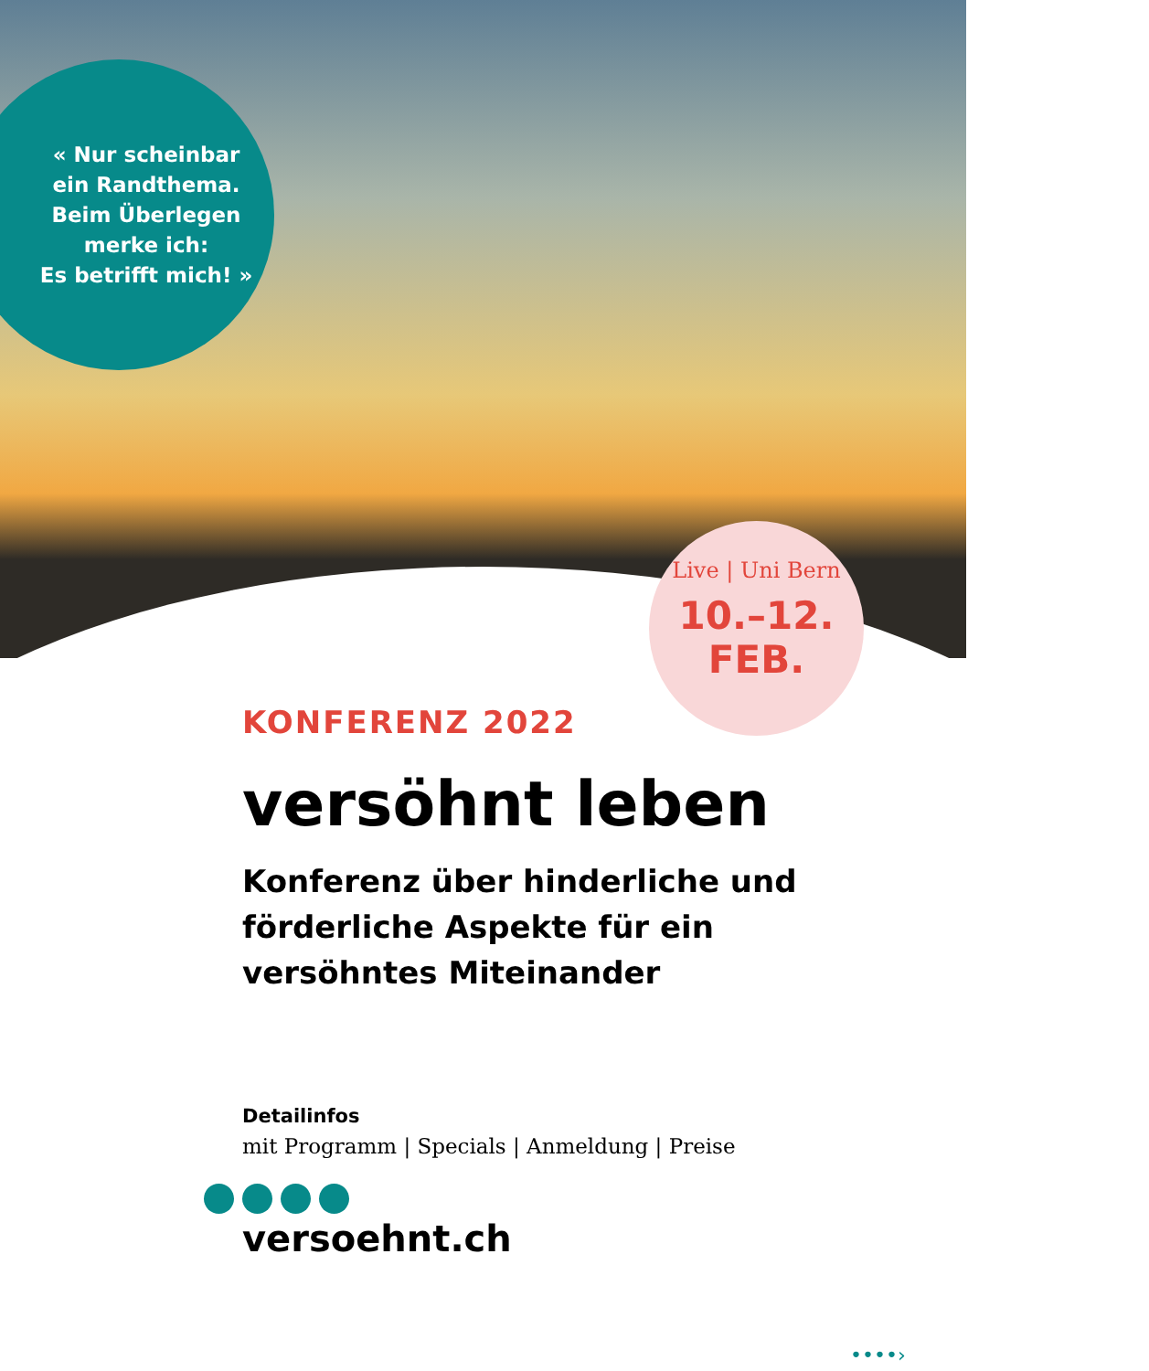« Nur scheinbar
ein Randthema.
Beim Überlegen
merke ich:
Es betrifft mich! »
Live | Uni Bern
10.–12.
FEB.
KONFERENZ 2022
versöhnt leben
Konferenz über hinderliche und förderliche Aspekte für ein versöhntes Miteinander
Detailinfos
mit Programm | Specials | Anmeldung | Preise
versoehnt.ch
••••›